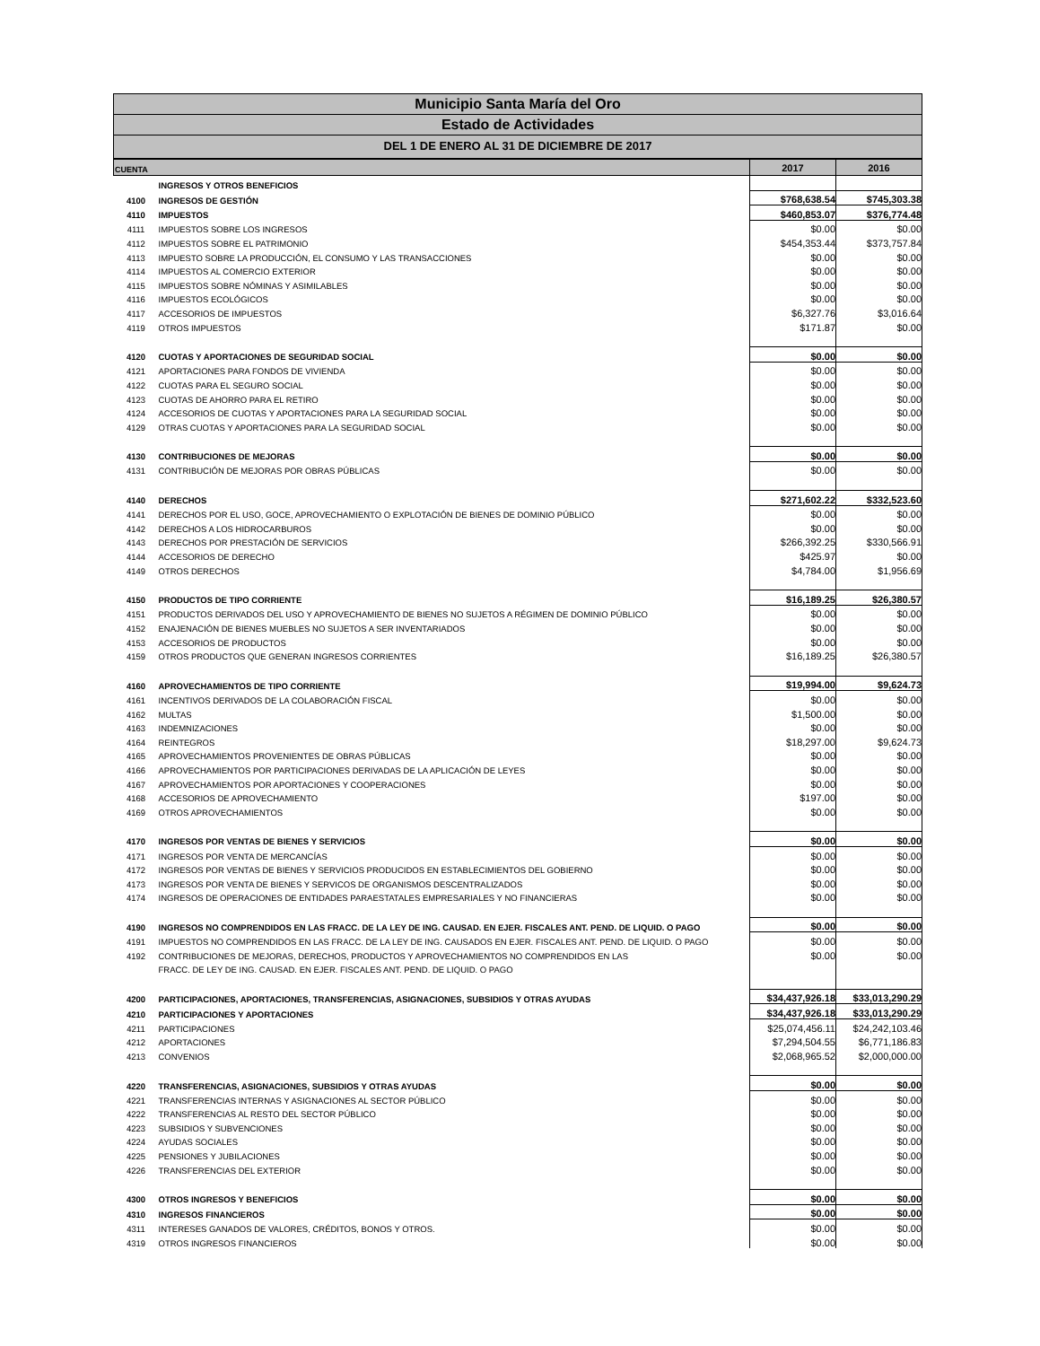Municipio Santa María del Oro
Estado de Actividades
DEL 1 DE ENERO AL 31 DE DICIEMBRE DE 2017
| CUENTA | | 2017 | 2016 |
| --- | --- | --- | --- |
| | INGRESOS Y OTROS BENEFICIOS | | |
| 4100 | INGRESOS DE GESTIÓN | $768,638.54 | $745,303.38 |
| 4110 | IMPUESTOS | $460,853.07 | $376,774.48 |
| 4111 | IMPUESTOS SOBRE LOS INGRESOS | $0.00 | $0.00 |
| 4112 | IMPUESTOS SOBRE EL PATRIMONIO | $454,353.44 | $373,757.84 |
| 4113 | IMPUESTO SOBRE LA PRODUCCIÓN, EL CONSUMO Y LAS TRANSACCIONES | $0.00 | $0.00 |
| 4114 | IMPUESTOS AL COMERCIO EXTERIOR | $0.00 | $0.00 |
| 4115 | IMPUESTOS SOBRE NÓMINAS Y ASIMILABLES | $0.00 | $0.00 |
| 4116 | IMPUESTOS ECOLÓGICOS | $0.00 | $0.00 |
| 4117 | ACCESORIOS DE IMPUESTOS | $6,327.76 | $3,016.64 |
| 4119 | OTROS IMPUESTOS | $171.87 | $0.00 |
| 4120 | CUOTAS Y APORTACIONES DE SEGURIDAD SOCIAL | $0.00 | $0.00 |
| 4121 | APORTACIONES PARA FONDOS DE VIVIENDA | $0.00 | $0.00 |
| 4122 | CUOTAS PARA EL SEGURO SOCIAL | $0.00 | $0.00 |
| 4123 | CUOTAS DE AHORRO PARA EL RETIRO | $0.00 | $0.00 |
| 4124 | ACCESORIOS DE CUOTAS Y APORTACIONES PARA LA SEGURIDAD SOCIAL | $0.00 | $0.00 |
| 4129 | OTRAS CUOTAS Y APORTACIONES PARA LA SEGURIDAD SOCIAL | $0.00 | $0.00 |
| 4130 | CONTRIBUCIONES DE MEJORAS | $0.00 | $0.00 |
| 4131 | CONTRIBUCIÓN DE MEJORAS POR OBRAS PÚBLICAS | $0.00 | $0.00 |
| 4140 | DERECHOS | $271,602.22 | $332,523.60 |
| 4141 | DERECHOS POR EL USO, GOCE, APROVECHAMIENTO O EXPLOTACIÓN DE BIENES DE DOMINIO PÚBLICO | $0.00 | $0.00 |
| 4142 | DERECHOS A LOS HIDROCARBUROS | $0.00 | $0.00 |
| 4143 | DERECHOS POR PRESTACIÓN DE SERVICIOS | $266,392.25 | $330,566.91 |
| 4144 | ACCESORIOS DE DERECHO | $425.97 | $0.00 |
| 4149 | OTROS DERECHOS | $4,784.00 | $1,956.69 |
| 4150 | PRODUCTOS DE TIPO CORRIENTE | $16,189.25 | $26,380.57 |
| 4151 | PRODUCTOS DERIVADOS DEL USO Y APROVECHAMIENTO DE BIENES NO SUJETOS A RÉGIMEN DE DOMINIO PÚBLICO | $0.00 | $0.00 |
| 4152 | ENAJENACIÓN DE BIENES MUEBLES NO SUJETOS A SER INVENTARIADOS | $0.00 | $0.00 |
| 4153 | ACCESORIOS DE PRODUCTOS | $0.00 | $0.00 |
| 4159 | OTROS PRODUCTOS QUE GENERAN INGRESOS CORRIENTES | $16,189.25 | $26,380.57 |
| 4160 | APROVECHAMIENTOS DE TIPO CORRIENTE | $19,994.00 | $9,624.73 |
| 4161 | INCENTIVOS DERIVADOS DE LA COLABORACIÓN FISCAL | $0.00 | $0.00 |
| 4162 | MULTAS | $1,500.00 | $0.00 |
| 4163 | INDEMNIZACIONES | $0.00 | $0.00 |
| 4164 | REINTEGROS | $18,297.00 | $9,624.73 |
| 4165 | APROVECHAMIENTOS PROVENIENTES DE OBRAS PÚBLICAS | $0.00 | $0.00 |
| 4166 | APROVECHAMIENTOS POR PARTICIPACIONES DERIVADAS DE LA APLICACIÓN DE LEYES | $0.00 | $0.00 |
| 4167 | APROVECHAMIENTOS POR APORTACIONES Y COOPERACIONES | $0.00 | $0.00 |
| 4168 | ACCESORIOS DE APROVECHAMIENTO | $197.00 | $0.00 |
| 4169 | OTROS APROVECHAMIENTOS | $0.00 | $0.00 |
| 4170 | INGRESOS POR VENTAS DE BIENES Y SERVICIOS | $0.00 | $0.00 |
| 4171 | INGRESOS POR VENTA DE MERCANCÍAS | $0.00 | $0.00 |
| 4172 | INGRESOS POR VENTAS DE BIENES Y SERVICIOS PRODUCIDOS EN ESTABLECIMIENTOS DEL GOBIERNO | $0.00 | $0.00 |
| 4173 | INGRESOS POR VENTA DE BIENES Y SERVICOS DE ORGANISMOS DESCENTRALIZADOS | $0.00 | $0.00 |
| 4174 | INGRESOS DE OPERACIONES DE ENTIDADES PARAESTATALES EMPRESARIALES Y NO FINANCIERAS | $0.00 | $0.00 |
| 4190 | INGRESOS NO COMPRENDIDOS EN LAS FRACC. DE LA LEY DE ING. CAUSAD. EN EJER. FISCALES ANT. PEND. DE LIQUID. O PAGO | $0.00 | $0.00 |
| 4191 | IMPUESTOS NO COMPRENDIDOS EN LAS FRACC. DE LA LEY DE ING. CAUSADOS EN EJER. FISCALES ANT. PEND. DE LIQUID. O PAGO | $0.00 | $0.00 |
| 4192 | CONTRIBUCIONES DE MEJORAS, DERECHOS, PRODUCTOS Y APROVECHAMIENTOS NO COMPRENDIDOS EN LAS | $0.00 | $0.00 |
| | FRACC. DE LEY DE ING. CAUSAD. EN EJER. FISCALES ANT. PEND. DE LIQUID. O PAGO | | |
| 4200 | PARTICIPACIONES, APORTACIONES, TRANSFERENCIAS, ASIGNACIONES, SUBSIDIOS Y OTRAS AYUDAS | $34,437,926.18 | $33,013,290.29 |
| 4210 | PARTICIPACIONES Y APORTACIONES | $34,437,926.18 | $33,013,290.29 |
| 4211 | PARTICIPACIONES | $25,074,456.11 | $24,242,103.46 |
| 4212 | APORTACIONES | $7,294,504.55 | $6,771,186.83 |
| 4213 | CONVENIOS | $2,068,965.52 | $2,000,000.00 |
| 4220 | TRANSFERENCIAS, ASIGNACIONES, SUBSIDIOS Y OTRAS AYUDAS | $0.00 | $0.00 |
| 4221 | TRANSFERENCIAS INTERNAS Y ASIGNACIONES AL SECTOR PÚBLICO | $0.00 | $0.00 |
| 4222 | TRANSFERENCIAS AL RESTO DEL SECTOR PÚBLICO | $0.00 | $0.00 |
| 4223 | SUBSIDIOS Y SUBVENCIONES | $0.00 | $0.00 |
| 4224 | AYUDAS SOCIALES | $0.00 | $0.00 |
| 4225 | PENSIONES Y JUBILACIONES | $0.00 | $0.00 |
| 4226 | TRANSFERENCIAS DEL EXTERIOR | $0.00 | $0.00 |
| 4300 | OTROS INGRESOS Y BENEFICIOS | $0.00 | $0.00 |
| 4310 | INGRESOS FINANCIEROS | $0.00 | $0.00 |
| 4311 | INTERESES GANADOS DE VALORES, CRÉDITOS, BONOS Y OTROS. | $0.00 | $0.00 |
| 4319 | OTROS INGRESOS FINANCIEROS | $0.00 | $0.00 |